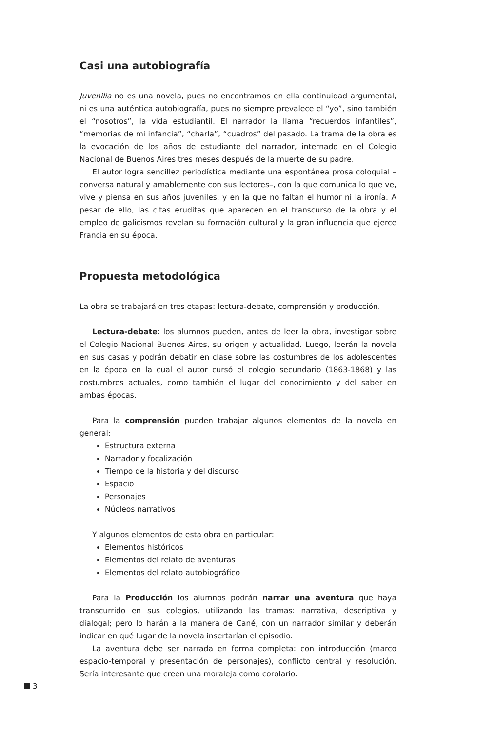Casi una autobiografía
Juvenilia no es una novela, pues no encontramos en ella continuidad argumental, ni es una auténtica autobiografía, pues no siempre prevalece el “yo”, sino también el “nosotros”, la vida estudiantil. El narrador la llama “recuerdos infantiles”, “memorias de mi infancia”, “charla”, “cuadros” del pasado. La trama de la obra es la evocación de los años de estudiante del narrador, internado en el Colegio Nacional de Buenos Aires tres meses después de la muerte de su padre.
El autor logra sencillez periodística mediante una espontánea prosa coloquial –conversa natural y amablemente con sus lectores–, con la que comunica lo que ve, vive y piensa en sus años juveniles, y en la que no faltan el humor ni la ironía. A pesar de ello, las citas eruditas que aparecen en el transcurso de la obra y el empleo de galicismos revelan su formación cultural y la gran influencia que ejerce Francia en su época.
Propuesta metodológica
La obra se trabajará en tres etapas: lectura-debate, comprensión y producción.
Lectura-debate: los alumnos pueden, antes de leer la obra, investigar sobre el Colegio Nacional Buenos Aires, su origen y actualidad. Luego, leerán la novela en sus casas y podrán debatir en clase sobre las costumbres de los adolescentes en la época en la cual el autor cursó el colegio secundario (1863-1868) y las costumbres actuales, como también el lugar del conocimiento y del saber en ambas épocas.
Para la comprensión pueden trabajar algunos elementos de la novela en general:
Estructura externa
Narrador y focalización
Tiempo de la historia y del discurso
Espacio
Personajes
Núcleos narrativos
Y algunos elementos de esta obra en particular:
Elementos históricos
Elementos del relato de aventuras
Elementos del relato autobiográfico
Para la Producción los alumnos podrán narrar una aventura que haya transcurrido en sus colegios, utilizando las tramas: narrativa, descriptiva y dialogal; pero lo harán a la manera de Cané, con un narrador similar y deberán indicar en qué lugar de la novela insertarían el episodio.
La aventura debe ser narrada en forma completa: con introducción (marco espacio-temporal y presentación de personajes), conflicto central y resolución. Sería interesante que creen una moraleja como corolario.
3